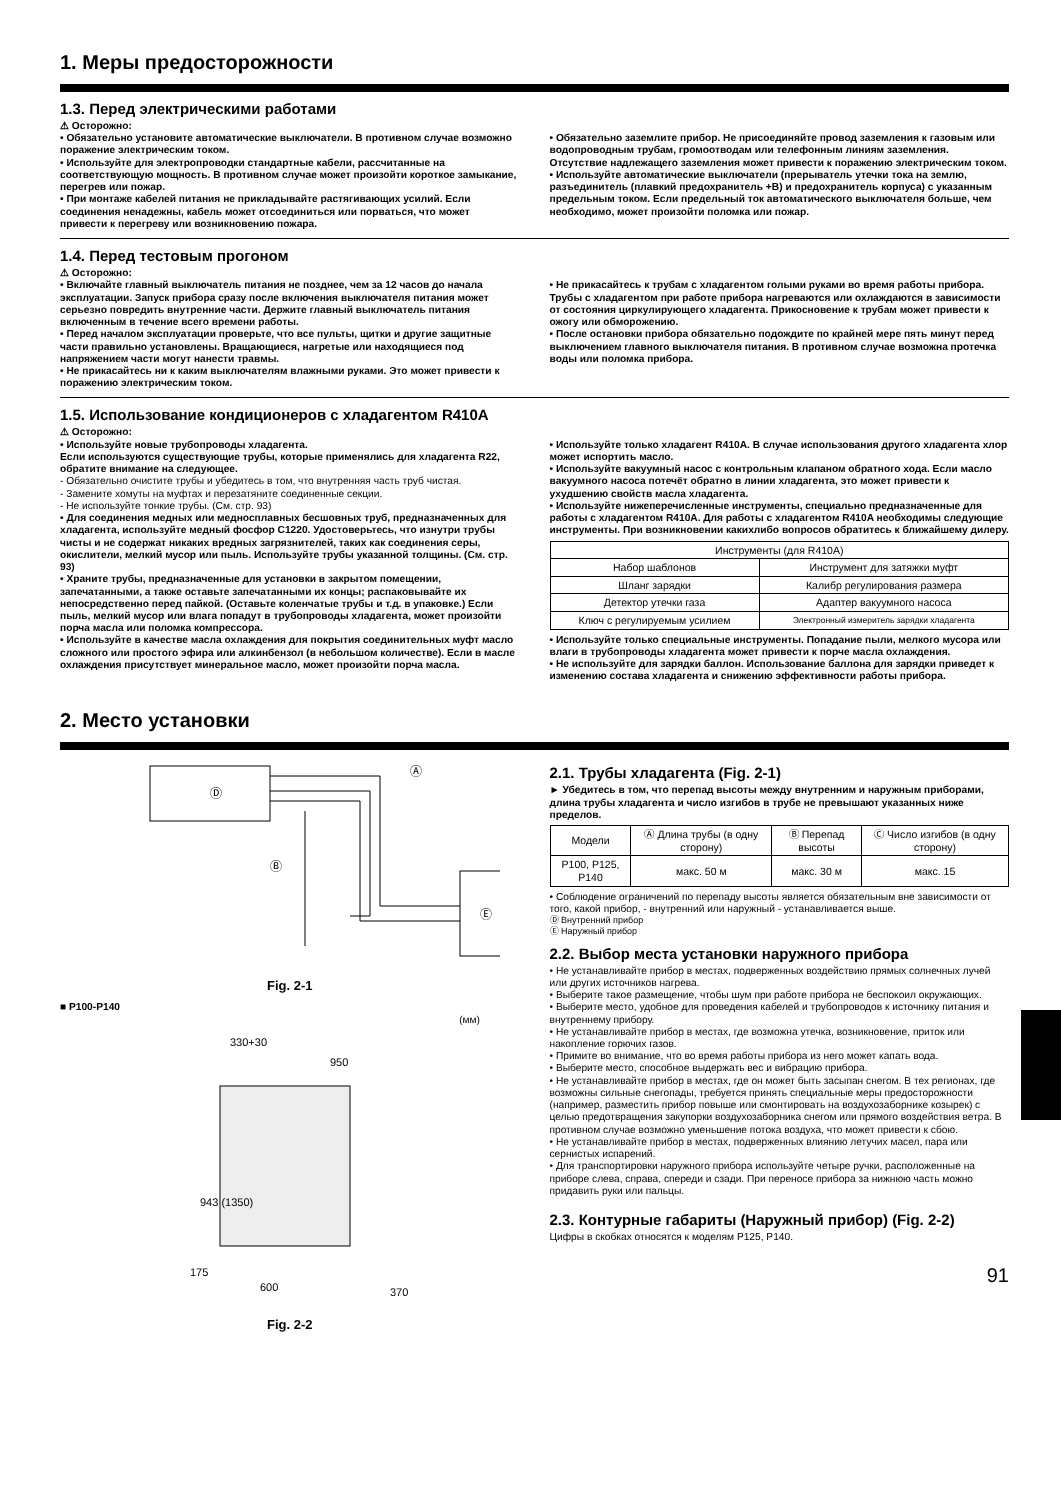1. Меры предосторожности
1.3. Перед электрическими работами
⚠ Осторожно:
• Обязательно установите автоматические выключатели. В противном случае возможно поражение электрическим током.
• Используйте для электропроводки стандартные кабели, рассчитанные на соответствующую мощность. В противном случае может произойти короткое замыкание, перегрев или пожар.
• При монтаже кабелей питания не прикладывайте растягивающих усилий. Если соединения ненадежны, кабель может отсоединиться или порваться, что может привести к перегреву или возникновению пожара.
• Обязательно заземлите прибор. Не присоединяйте провод заземления к газовым или водопроводным трубам, громоотводам или телефонным линиям заземления. Отсутствие надлежащего заземления может привести к поражению электрическим током.
• Используйте автоматические выключатели (прерыватель утечки тока на землю, разъединитель (плавкий предохранитель +B) и предохранитель корпуса) с указанным предельным током. Если предельный ток автоматического выключателя больше, чем необходимо, может произойти поломка или пожар.
1.4. Перед тестовым прогоном
⚠ Осторожно:
• Включайте главный выключатель питания не позднее, чем за 12 часов до начала эксплуатации. Запуск прибора сразу после включения выключателя питания может серьезно повредить внутренние части. Держите главный выключатель питания включенным в течение всего времени работы.
• Перед началом эксплуатации проверьте, что все пульты, щитки и другие защитные части правильно установлены. Вращающиеся, нагретые или находящиеся под напряжением части могут нанести травмы.
• Не прикасайтесь ни к каким выключателям влажными руками. Это может привести к поражению электрическим током.
• Не прикасайтесь к трубам с хладагентом голыми руками во время работы прибора. Трубы с хладагентом при работе прибора нагреваются или охлаждаются в зависимости от состояния циркулирующего хладагента. Прикосновение к трубам может привести к ожогу или обморожению.
• После остановки прибора обязательно подождите по крайней мере пять минут перед выключением главного выключателя питания. В противном случае возможна протечка воды или поломка прибора.
1.5. Использование кондиционеров с хладагентом R410A
⚠ Осторожно:
• Используйте новые трубопроводы хладагента.
Если используются существующие трубы, которые применялись для хладагента R22, обратите внимание на следующее.
- Обязательно очистите трубы и убедитесь в том, что внутренняя часть труб чистая.
- Замените хомуты на муфтах и перезатяните соединенные секции.
- Не используйте тонкие трубы. (См. стр. 93)
• Для соединения медных или медносплавных бесшовных труб, предназначенных для хладагента, используйте медный фосфор C1220. Удостоверьтесь, что изнутри трубы чисты и не содержат никаких вредных загрязнителей, таких как соединения серы, окислители, мелкий мусор или пыль. Используйте трубы указанной толщины. (См. стр. 93)
• Храните трубы, предназначенные для установки в закрытом помещении, запечатанными, а также оставьте запечатанными их концы; распаковывайте их непосредственно перед пайкой. (Оставьте коленчатые трубы и т.д. в упаковке.) Если пыль, мелкий мусор или влага попадут в трубопроводы хладагента, может произойти порча масла или поломка компрессора.
• Используйте в качестве масла охлаждения для покрытия соединительных муфт масло сложного или простого эфира или алкинбензол (в небольшом количестве). Если в масле охлаждения присутствует минеральное масло, может произойти порча масла.
• Используйте только хладагент R410A. В случае использования другого хладагента хлор может испортить масло.
• Используйте вакуумный насос с контрольным клапаном обратного хода. Если масло вакуумного насоса потечёт обратно в линии хладагента, это может привести к ухудшению свойств масла хладагента.
• Используйте нижеперечисленные инструменты, специально предназначенные для работы с хладагентом R410A. Для работы с хладагентом R410A необходимы следующие инструменты. При возникновении какихлибо вопросов обратитесь к ближайшему дилеру.
| Инструменты (для R410A) | |
| --- | --- |
| Набор шаблонов | Инструмент для затяжки муфт |
| Шланг зарядки | Калибр регулирования размера |
| Детектор утечки газа | Адаптер вакуумного насоса |
| Ключ с регулируемым усилием | Электронный измеритель зарядки хладагента |
• Используйте только специальные инструменты. Попадание пыли, мелкого мусора или влаги в трубопроводы хладагента может привести к порче масла охлаждения.
• Не используйте для зарядки баллон. Использование баллона для зарядки приведет к изменению состава хладагента и снижению эффективности работы прибора.
2. Место установки
Ⓓ
Ⓔ
Ⓐ
Ⓑ
Ⓒ
Fig. 2-1
■ P100-P140
(мм)
330+30
950
943 (1350)
175
600
370
Fig. 2-2
2.1. Трубы хладагента (Fig. 2-1)
► Убедитесь в том, что перепад высоты между внутренним и наружным приборами, длина трубы хладагента и число изгибов в трубе не превышают указанных ниже пределов.
| Модели | Ⓐ Длина трубы (в одну сторону) | Ⓑ Перепад высоты | Ⓒ Число изгибов (в одну сторону) |
| --- | --- | --- | --- |
| P100, P125, P140 | макс. 50 м | макс. 30 м | макс. 15 |
• Соблюдение ограничений по перепаду высоты является обязательным вне зависимости от того, какой прибор, - внутренний или наружный - устанавливается выше.
Ⓓ Внутренний прибор
Ⓔ Наружный прибор
2.2. Выбор места установки наружного прибора
• Не устанавливайте прибор в местах, подверженных воздействию прямых солнечных лучей или других источников нагрева.
• Выберите такое размещение, чтобы шум при работе прибора не беспокоил окружающих.
• Выберите место, удобное для проведения кабелей и трубопроводов к источнику питания и внутреннему прибору.
• Не устанавливайте прибор в местах, где возможна утечка, возникновение, приток или накопление горючих газов.
• Примите во внимание, что во время работы прибора из него может капать вода.
• Выберите место, способное выдержать вес и вибрацию прибора.
• Не устанавливайте прибор в местах, где он может быть засыпан снегом. В тех регионах, где возможны сильные снегопады, требуется принять специальные меры предосторожности (например, разместить прибор повыше или смонтировать на воздухозаборнике козырек) с целью предотвращения закупорки воздухозаборника снегом или прямого воздействия ветра. В противном случае возможно уменьшение потока воздуха, что может привести к сбою.
• Не устанавливайте прибор в местах, подверженных влиянию летучих масел, пара или сернистых испарений.
• Для транспортировки наружного прибора используйте четыре ручки, расположенные на приборе слева, справа, спереди и сзади. При переносе прибора за нижнюю часть можно придавить руки или пальцы.
2.3. Контурные габариты (Наружный прибор) (Fig. 2-2)
Цифры в скобках относятся к моделям P125, P140.
91